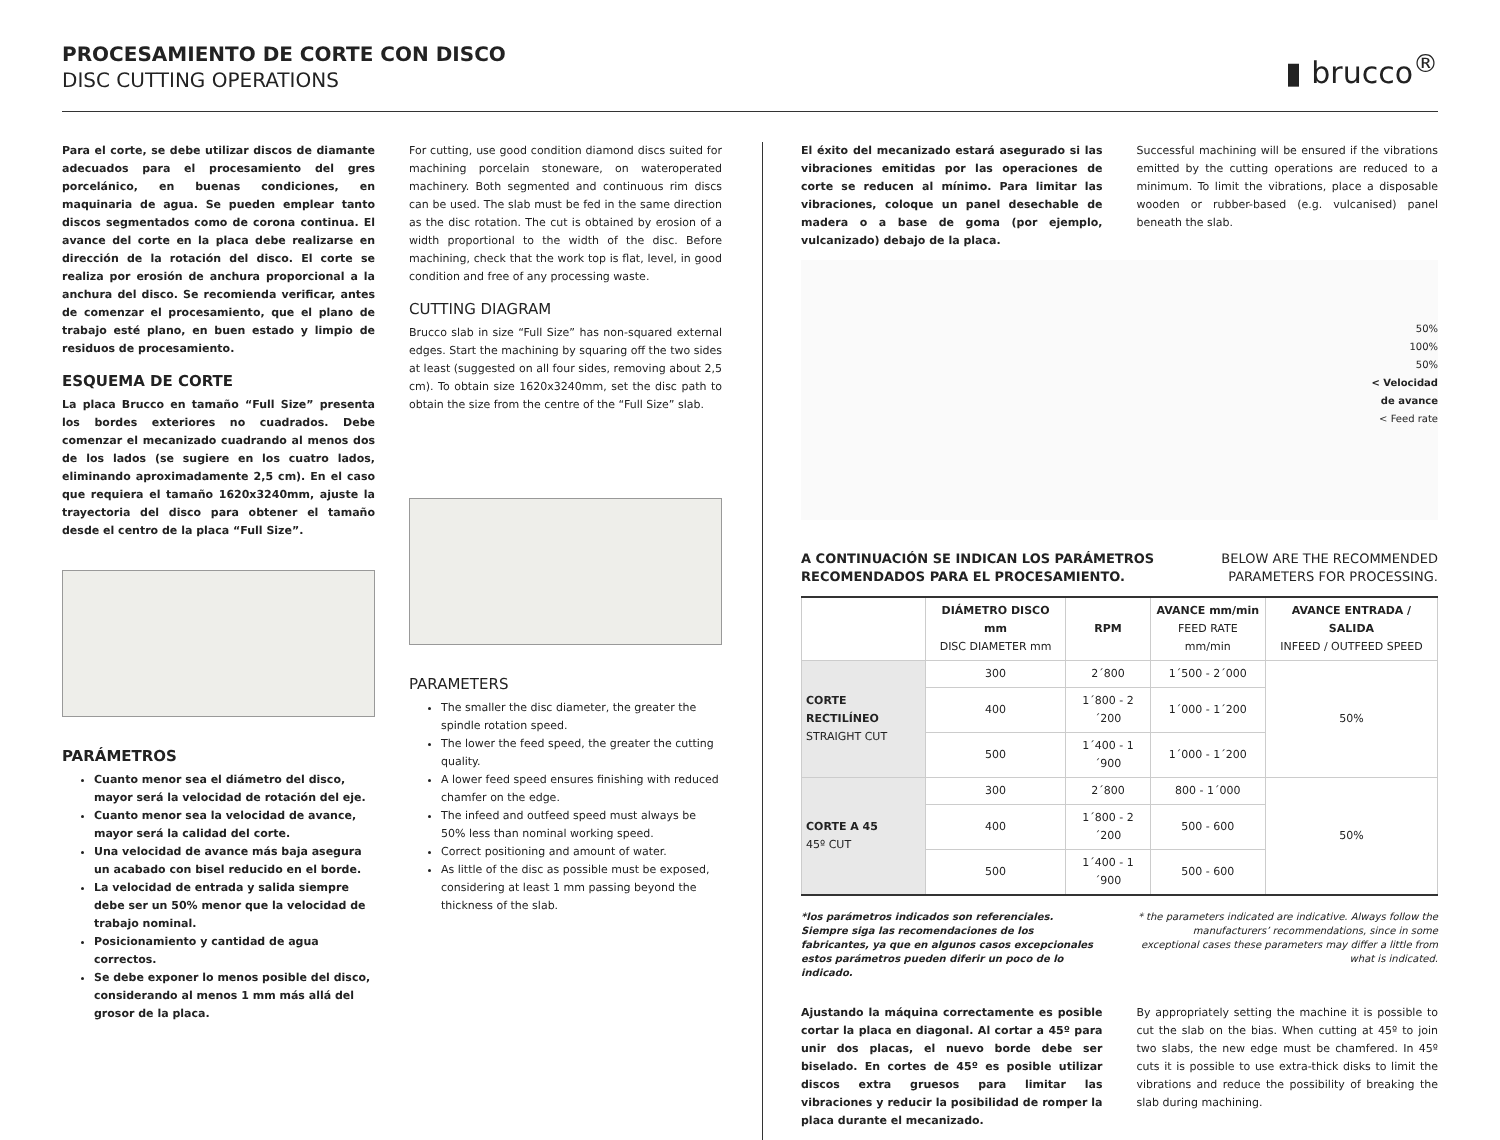PROCESAMIENTO DE CORTE CON DISCO
DISC CUTTING OPERATIONS
▮ brucco<sup>®</sup>
Para el corte, se debe utilizar discos de diamante adecuados para el procesamiento del gres porcelánico, en buenas condiciones, en maquinaria de agua. Se pueden emplear tanto discos segmentados como de corona continua. El avance del corte en la placa debe realizarse en dirección de la rotación del disco. El corte se realiza por erosión de anchura proporcional a la anchura del disco. Se recomienda verificar, antes de comenzar el procesamiento, que el plano de trabajo esté plano, en buen estado y limpio de residuos de procesamiento.
ESQUEMA DE CORTE
La placa Brucco en tamaño “Full Size” presenta los bordes exteriores no cuadrados. Debe comenzar el mecanizado cuadrando al menos dos de los lados (se sugiere en los cuatro lados, eliminando aproximadamente 2,5 cm). En el caso que requiera el tamaño 1620x3240mm, ajuste la trayectoria del disco para obtener el tamaño desde el centro de la placa “Full Size”.
PARÁMETROS
Cuanto menor sea el diámetro del disco, mayor será la velocidad de rotación del eje.
Cuanto menor sea la velocidad de avance, mayor será la calidad del corte.
Una velocidad de avance más baja asegura un acabado con bisel reducido en el borde.
La velocidad de entrada y salida siempre debe ser un 50% menor que la velocidad de trabajo nominal.
Posicionamiento y cantidad de agua correctos.
Se debe exponer lo menos posible del disco, considerando al menos 1 mm más allá del grosor de la placa.
For cutting, use good condition diamond discs suited for machining porcelain stoneware, on wateroperated machinery. Both segmented and continuous rim discs can be used. The slab must be fed in the same direction as the disc rotation. The cut is obtained by erosion of a width proportional to the width of the disc. Before machining, check that the work top is flat, level, in good condition and free of any processing waste.
CUTTING DIAGRAM
Brucco slab in size “Full Size” has non-squared external edges. Start the machining by squaring off the two sides at least (suggested on all four sides, removing about 2,5 cm). To obtain size 1620x3240mm, set the disc path to obtain the size from the centre of the “Full Size” slab.
PARAMETERS
The smaller the disc diameter, the greater the spindle rotation speed.
The lower the feed speed, the greater the cutting quality.
A lower feed speed ensures finishing with reduced chamfer on the edge.
The infeed and outfeed speed must always be 50% less than nominal working speed.
Correct positioning and amount of water.
As little of the disc as possible must be exposed, considering at least 1 mm passing beyond the thickness of the slab.
El éxito del mecanizado estará asegurado si las vibraciones emitidas por las operaciones de corte se reducen al mínimo. Para limitar las vibraciones, coloque un panel desechable de madera o a base de goma (por ejemplo, vulcanizado) debajo de la placa.
Successful machining will be ensured if the vibrations emitted by the cutting operations are reduced to a minimum. To limit the vibrations, place a disposable wooden or rubber-based (e.g. vulcanised) panel beneath the slab.
50%
100%
50%
< Velocidad
de avance
< Feed rate
A CONTINUACIÓN SE INDICAN LOS PARÁMETROS
RECOMENDADOS PARA EL PROCESAMIENTO. BELOW ARE THE RECOMMENDED
PARAMETERS FOR PROCESSING.
| | DIÁMETRO DISCO mm DISC DIAMETER mm | RPM | AVANCE mm/min FEED RATE mm/min | AVANCE ENTRADA / SALIDA INFEED / OUTFEED SPEED |
| --- | --- | --- | --- | --- |
| CORTE RECTILÍNEO STRAIGHT CUT | 300 | 2´800 | 1´500 - 2´000 | 50% |
| | 400 | 1´800 - 2´200 | 1´000 - 1´200 | |
| | 500 | 1´400 - 1´900 | 1´000 - 1´200 | |
| CORTE A 45 45º CUT | 300 | 2´800 | 800 - 1´000 | 50% |
| | 400 | 1´800 - 2´200 | 500 - 600 | |
| | 500 | 1´400 - 1´900 | 500 - 600 | |
*los parámetros indicados son referenciales. Siempre siga las recomendaciones de los fabricantes, ya que en algunos casos excepcionales estos parámetros pueden diferir un poco de lo indicado.
* the parameters indicated are indicative. Always follow the manufacturers’ recommendations, since in some exceptional cases these parameters may differ a little from what is indicated.
Ajustando la máquina correctamente es posible cortar la placa en diagonal. Al cortar a 45º para unir dos placas, el nuevo borde debe ser biselado. En cortes de 45º es posible utilizar discos extra gruesos para limitar las vibraciones y reducir la posibilidad de romper la placa durante el mecanizado.
By appropriately setting the machine it is possible to cut the slab on the bias. When cutting at 45º to join two slabs, the new edge must be chamfered. In 45º cuts it is possible to use extra-thick disks to limit the vibrations and reduce the possibility of breaking the slab during machining.